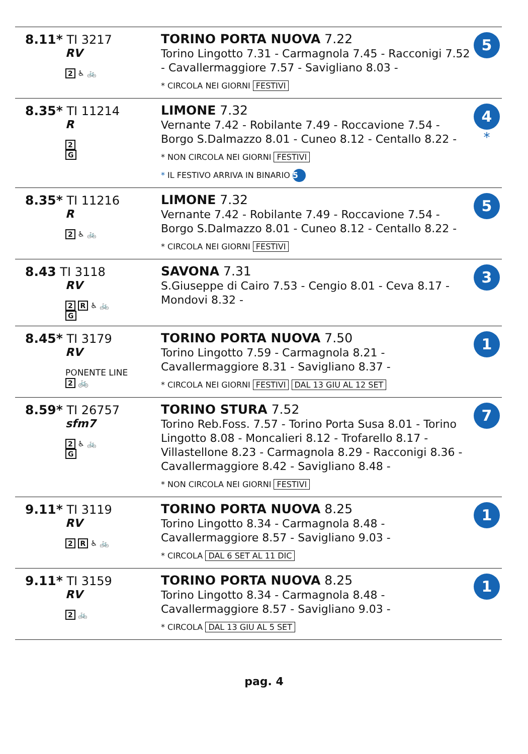| 8.11* TI 3217 RV 2 ♿ 🚲 | TORINO PORTA NUOVA 7.22 Torino Lingotto 7.31 - Carmagnola 7.45 - Racconigi 7.52 - Cavallermaggiore 7.57 - Savigliano 8.03 - * CIRCOLA NEI GIORNI FESTIVI | 5 |
| 8.35* TI 11214 R 2 G | LIMONE 7.32 Vernante 7.42 - Robilante 7.49 - Roccavione 7.54 - Borgo S.Dalmazzo 8.01 - Cuneo 8.12 - Centallo 8.22 - * NON CIRCOLA NEI GIORNI FESTIVI * IL FESTIVO ARRIVA IN BINARIO 5 | 4 * |
| 8.35* TI 11216 R 2 ♿ 🚲 | LIMONE 7.32 Vernante 7.42 - Robilante 7.49 - Roccavione 7.54 - Borgo S.Dalmazzo 8.01 - Cuneo 8.12 - Centallo 8.22 - * CIRCOLA NEI GIORNI FESTIVI | 5 |
| 8.43 TI 3118 RV 2 R ♿ 🚲 G | SAVONA 7.31 S.Giuseppe di Cairo 7.53 - Cengio 8.01 - Ceva 8.17 - Mondovi 8.32 - | 3 |
| 8.45* TI 3179 RV PONENTE LINE 2 🚲 | TORINO PORTA NUOVA 7.50 Torino Lingotto 7.59 - Carmagnola 8.21 - Cavallermaggiore 8.31 - Savigliano 8.37 - * CIRCOLA NEI GIORNI FESTIVI DAL 13 GIU AL 12 SET | 1 |
| 8.59* TI 26757 sfm7 2 ♿ 🚲 G | TORINO STURA 7.52 Torino Reb.Foss. 7.57 - Torino Porta Susa 8.01 - Torino Lingotto 8.08 - Moncalieri 8.12 - Trofarello 8.17 - Villastellone 8.23 - Carmagnola 8.29 - Racconigi 8.36 - Cavallermaggiore 8.42 - Savigliano 8.48 - * NON CIRCOLA NEI GIORNI FESTIVI | 7 |
| 9.11* TI 3119 RV 2 R ♿ 🚲 | TORINO PORTA NUOVA 8.25 Torino Lingotto 8.34 - Carmagnola 8.48 - Cavallermaggiore 8.57 - Savigliano 9.03 - * CIRCOLA DAL 6 SET AL 11 DIC | 1 |
| 9.11* TI 3159 RV 2 🚲 | TORINO PORTA NUOVA 8.25 Torino Lingotto 8.34 - Carmagnola 8.48 - Cavallermaggiore 8.57 - Savigliano 9.03 - * CIRCOLA DAL 13 GIU AL 5 SET | 1 |
pag. 4